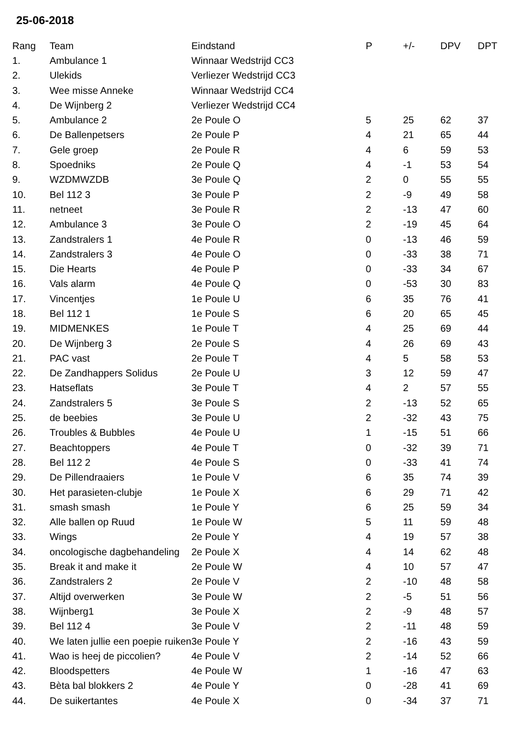25-06-2018
| Rang | Team | Eindstand | P | +/- | DPV | DPT |
| --- | --- | --- | --- | --- | --- | --- |
| 1. | Ambulance 1 | Winnaar Wedstrijd CC3 | | | | |
| 2. | Ulekids | Verliezer Wedstrijd CC3 | | | | |
| 3. | Wee misse Anneke | Winnaar Wedstrijd CC4 | | | | |
| 4. | De Wijnberg 2 | Verliezer Wedstrijd CC4 | | | | |
| 5. | Ambulance 2 | 2e Poule O | 5 | 25 | 62 | 37 |
| 6. | De Ballenpetsers | 2e Poule P | 4 | 21 | 65 | 44 |
| 7. | Gele groep | 2e Poule R | 4 | 6 | 59 | 53 |
| 8. | Spoedniks | 2e Poule Q | 4 | -1 | 53 | 54 |
| 9. | WZDMWZDB | 3e Poule Q | 2 | 0 | 55 | 55 |
| 10. | Bel 112 3 | 3e Poule P | 2 | -9 | 49 | 58 |
| 11. | netneet | 3e Poule R | 2 | -13 | 47 | 60 |
| 12. | Ambulance 3 | 3e Poule O | 2 | -19 | 45 | 64 |
| 13. | Zandstralers 1 | 4e Poule R | 0 | -13 | 46 | 59 |
| 14. | Zandstralers 3 | 4e Poule O | 0 | -33 | 38 | 71 |
| 15. | Die Hearts | 4e Poule P | 0 | -33 | 34 | 67 |
| 16. | Vals alarm | 4e Poule Q | 0 | -53 | 30 | 83 |
| 17. | Vincentjes | 1e Poule U | 6 | 35 | 76 | 41 |
| 18. | Bel 112 1 | 1e Poule S | 6 | 20 | 65 | 45 |
| 19. | MIDMENKES | 1e Poule T | 4 | 25 | 69 | 44 |
| 20. | De Wijnberg 3 | 2e Poule S | 4 | 26 | 69 | 43 |
| 21. | PAC vast | 2e Poule T | 4 | 5 | 58 | 53 |
| 22. | De Zandhappers Solidus | 2e Poule U | 3 | 12 | 59 | 47 |
| 23. | Hatseflats | 3e Poule T | 4 | 2 | 57 | 55 |
| 24. | Zandstralers 5 | 3e Poule S | 2 | -13 | 52 | 65 |
| 25. | de beebies | 3e Poule U | 2 | -32 | 43 | 75 |
| 26. | Troubles & Bubbles | 4e Poule U | 1 | -15 | 51 | 66 |
| 27. | Beachtoppers | 4e Poule T | 0 | -32 | 39 | 71 |
| 28. | Bel 112 2 | 4e Poule S | 0 | -33 | 41 | 74 |
| 29. | De Pillendraaiers | 1e Poule V | 6 | 35 | 74 | 39 |
| 30. | Het parasieten-clubje | 1e Poule X | 6 | 29 | 71 | 42 |
| 31. | smash smash | 1e Poule Y | 6 | 25 | 59 | 34 |
| 32. | Alle ballen op Ruud | 1e Poule W | 5 | 11 | 59 | 48 |
| 33. | Wings | 2e Poule Y | 4 | 19 | 57 | 38 |
| 34. | oncologische dagbehandeling | 2e Poule X | 4 | 14 | 62 | 48 |
| 35. | Break it and make it | 2e Poule W | 4 | 10 | 57 | 47 |
| 36. | Zandstralers 2 | 2e Poule V | 2 | -10 | 48 | 58 |
| 37. | Altijd overwerken | 3e Poule W | 2 | -5 | 51 | 56 |
| 38. | Wijnberg1 | 3e Poule X | 2 | -9 | 48 | 57 |
| 39. | Bel 112 4 | 3e Poule V | 2 | -11 | 48 | 59 |
| 40. | We laten jullie een poepie ruiken | 3e Poule Y | 2 | -16 | 43 | 59 |
| 41. | Wao is heej de piccolien? | 4e Poule V | 2 | -14 | 52 | 66 |
| 42. | Bloodspetters | 4e Poule W | 1 | -16 | 47 | 63 |
| 43. | Bèta bal blokkers 2 | 4e Poule Y | 0 | -28 | 41 | 69 |
| 44. | De suikertantes | 4e Poule X | 0 | -34 | 37 | 71 |